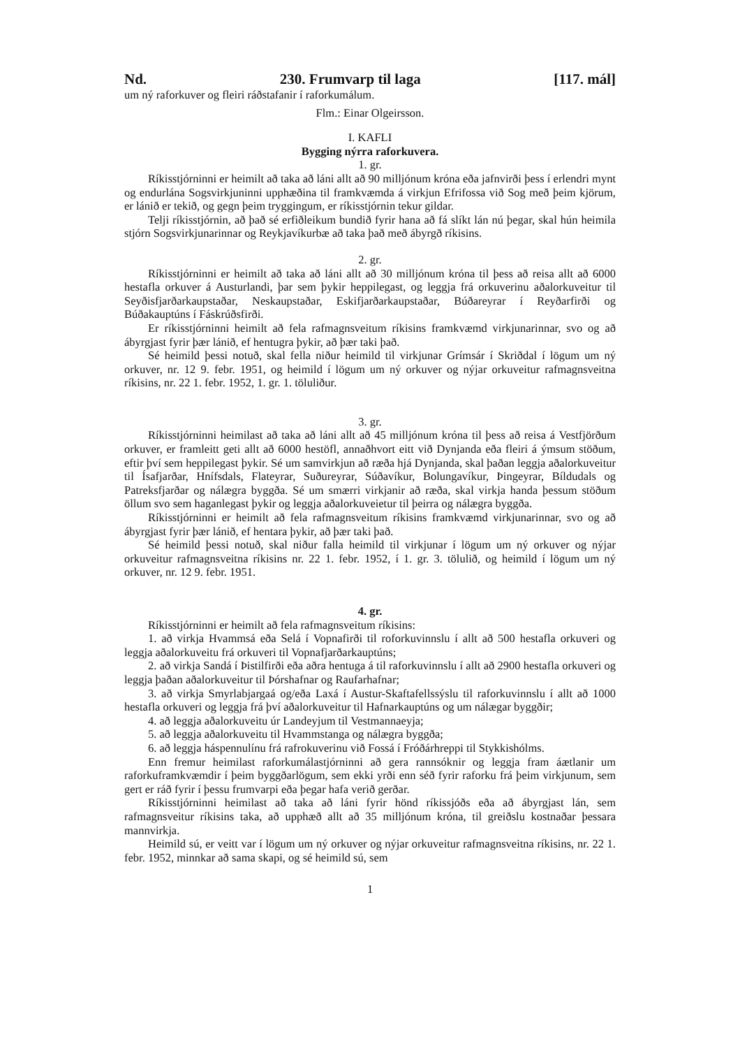Nd. 230. Frumvarp til laga [117. mál]
um ný raforkuver og fleiri ráðstafanir í raforkumálum.
Flm.: Einar Olgeirsson.
I. KAFLI
Bygging nýrra raforkuvera.
1. gr.
Ríkisstjórninni er heimilt að taka að láni allt að 90 milljónum króna eða jafnvirði þess í erlendri mynt og endurlána Sogsvirkjuninni upphæðina til framkvæmda á virkjun Efrifossa við Sog með þeim kjörum, er lánið er tekið, og gegn þeim tryggingum, er ríkisstjórnin tekur gildar.
Telji ríkisstjórnin, að það sé erfiðleikum bundið fyrir hana að fá slíkt lán nú þegar, skal hún heimila stjórn Sogsvirkjunarinnar og Reykjavíkurbæ að taka það með ábyrgð ríkisins.
2. gr.
Ríkisstjórninni er heimilt að taka að láni allt að 30 milljónum króna til þess að reisa allt að 6000 hestafla orkuver á Austurlandi, þar sem þykir heppilegast, og leggja frá orkuverinu aðalorkuveitur til Seyðisfjarðarkaupstaðar, Neskaupstaðar, Eskifjarðarkaupstaðar, Búðareyrar í Reyðarfirði og Búðakauptúns í Fáskrúðsfirði.
Er ríkisstjórninni heimilt að fela rafmagnsveitum ríkisins framkvæmd virkjunarinnar, svo og að ábyrgjast fyrir þær lánið, ef hentugra þykir, að þær taki það.
Sé heimild þessi notuð, skal fella niður heimild til virkjunar Grímsár í Skriðdal í lögum um ný orkuver, nr. 12 9. febr. 1951, og heimild í lögum um ný orkuver og nýjar orkuveitur rafmagnsveitna ríkisins, nr. 22 1. febr. 1952, 1. gr. 1. töluliður.
3. gr.
Ríkisstjórninni heimilast að taka að láni allt að 45 milljónum króna til þess að reisa á Vestfjörðum orkuver, er framleitt geti allt að 6000 hestöfl, annaðhvort eitt við Dynjanda eða fleiri á ýmsum stöðum, eftir því sem heppilegast þykir. Sé um samvirkjun að ræða hjá Dynjanda, skal þaðan leggja aðalorkuveitur til Ísafjarðar, Hnífsdals, Flateyrar, Suðureyrar, Súðavíkur, Bolungavíkur, Þingeyrar, Bíldudals og Patreksfjarðar og nálægra byggða. Sé um smærri virkjanir að ræða, skal virkja handa þessum stöðum öllum svo sem haganlegast þykir og leggja aðalorkuveietur til þeirra og nálægra byggða.
Ríkisstjórninni er heimilt að fela rafmagnsveitum ríkisins framkvæmd virkjunarinnar, svo og að ábyrgjast fyrir þær lánið, ef hentara þykir, að þær taki það.
Sé heimild þessi notuð, skal niður falla heimild til virkjunar í lögum um ný orkuver og nýjar orkuveitur rafmagnsveitna ríkisins nr. 22 1. febr. 1952, í 1. gr. 3. tölulið, og heimild í lögum um ný orkuver, nr. 12 9. febr. 1951.
4. gr.
Ríkisstjórninni er heimilt að fela rafmagnsveitum ríkisins:
1. að virkja Hvammsá eða Selá í Vopnafirði til roforkuvinnslu í allt að 500 hestafla orkuveri og leggja aðalorkuveitu frá orkuveri til Vopnafjarðarkauptúns;
2. að virkja Sandá í Þistilfirði eða aðra hentuga á til raforkuvinnslu í allt að 2900 hestafla orkuveri og leggja þaðan aðalorkuveitur til Þórshafnar og Raufarhafnar;
3. að virkja Smyrlabjargaá og/eða Laxá í Austur-Skaftafellssýslu til raforkuvinnslu í allt að 1000 hestafla orkuveri og leggja frá því aðalorkuveitur til Hafnarkauptúns og um nálægar byggðir;
4. að leggja aðalorkuveitu úr Landeyjum til Vestmannaeyja;
5. að leggja aðalorkuveitu til Hvammstanga og nálægra byggða;
6. að leggja háspennulínu frá rafrokuverinu við Fossá í Fróðárhreppi til Stykkishólms.
Enn fremur heimilast raforkumálastjórninni að gera rannsóknir og leggja fram áætlanir um raforkuframkvæmdir í þeim byggðarlögum, sem ekki yrði enn séð fyrir raforku frá þeim virkjunum, sem gert er ráð fyrir í þessu frumvarpi eða þegar hafa verið gerðar.
Ríkisstjórninni heimilast að taka að láni fyrir hönd ríkissjóðs eða að ábyrgjast lán, sem rafmagnsveitur ríkisins taka, að upphæð allt að 35 milljónum króna, til greiðslu kostnaðar þessara mannvirkja.
Heimild sú, er veitt var í lögum um ný orkuver og nýjar orkuveitur rafmagnsveitna ríkisins, nr. 22 1. febr. 1952, minnkar að sama skapi, og sé heimild sú, sem
1